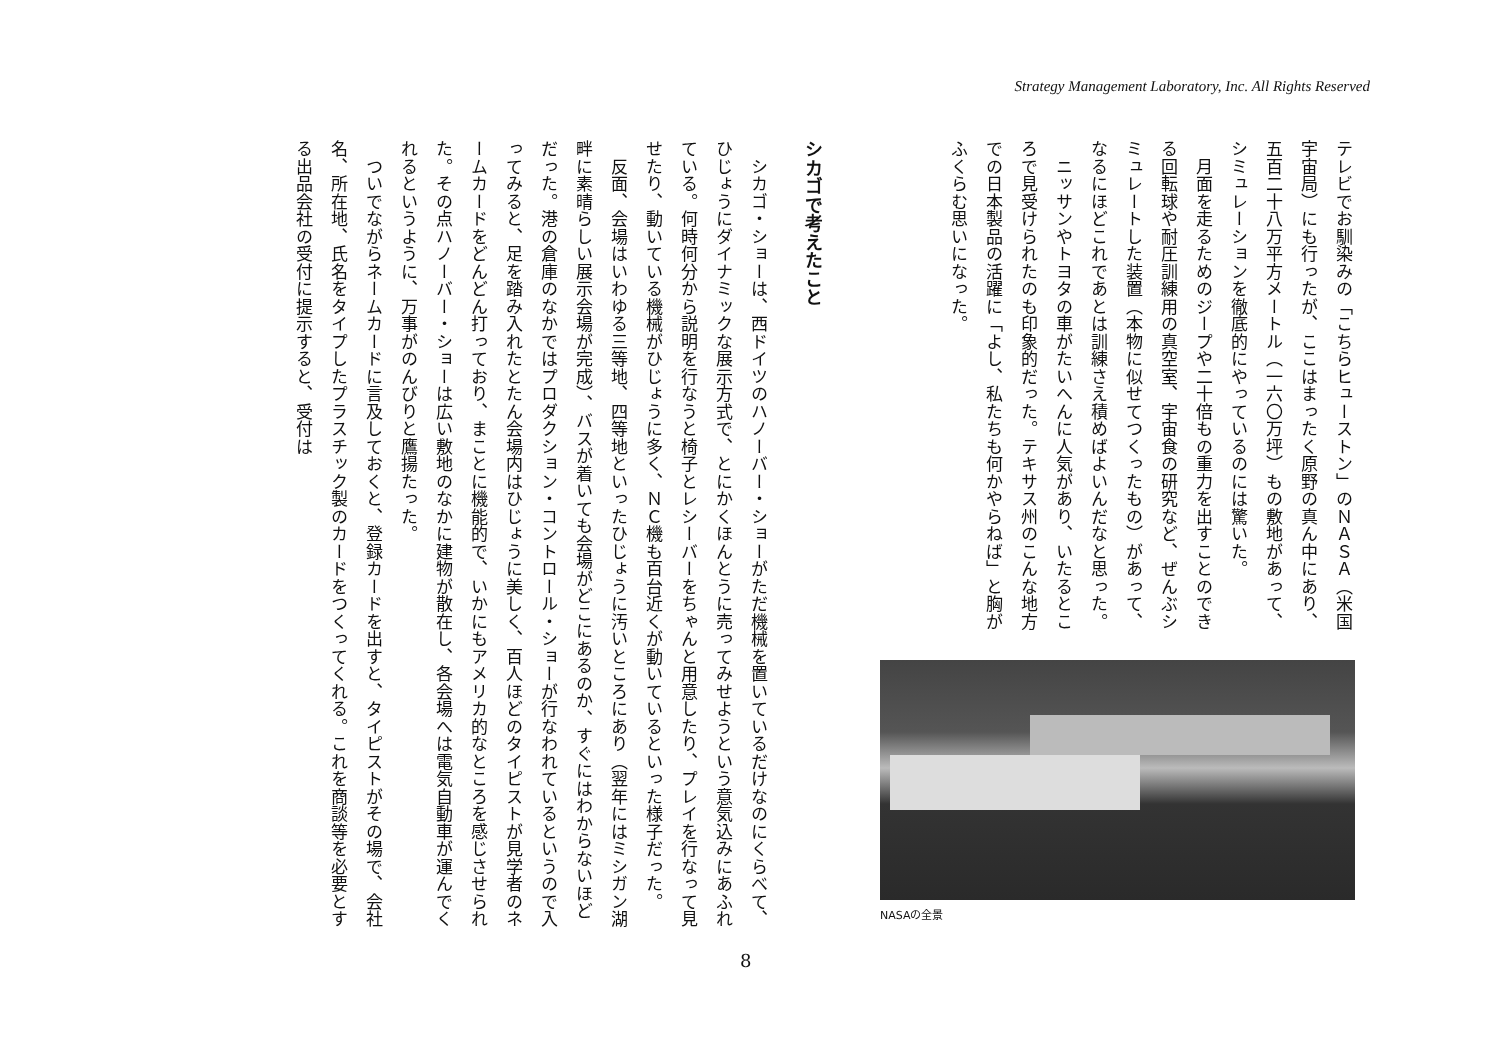Strategy Management Laboratory, Inc. All Rights Reserved
テレビでお馴染みの「こちらヒューストン」のＮＡＳＡ（米国宇宙局）にも行ったが、ここはまったく原野の真ん中にあり、五百二十八万平方メートル（一六〇万坪）もの敷地があって、シミュレーションを徹底的にやっているのには驚いた。
　月面を走るためのジープや二十倍もの重力を出すことのできる回転球や耐圧訓練用の真空室、宇宙食の研究など、ぜんぶシミュレートした装置（本物に似せてつくったもの）があって、なるにほどこれであとは訓練さえ積めばよいんだなと思った。
　ニッサンやトヨタの車がたいへんに人気があり、いたるところで見受けられたのも印象的だった。テキサス州のこんな地方での日本製品の活躍に「よし、私たちも何かやらねば」と胸がふくらむ思いになった。
NASAの全景
シカゴで考えたこと
　シカゴ・ショーは、西ドイツのハノーバー・ショーがただ機械を置いているだけなのにくらべて、ひじょうにダイナミックな展示方式で、とにかくほんとうに売ってみせようという意気込みにあふれている。何時何分から説明を行なうと椅子とレシーバーをちゃんと用意したり、プレイを行なって見せたり、動いている機械がひじょうに多く、ＮＣ機も百台近くが動いているといった様子だった。
　反面、会場はいわゆる三等地、四等地といったひじょうに汚いところにあり（翌年にはミシガン湖畔に素晴らしい展示会場が完成）、バスが着いても会場がどこにあるのか、すぐにはわからないほどだった。港の倉庫のなかではプロダクション・コントロール・ショーが行なわれているというので入ってみると、足を踏み入れたとたん会場内はひじょうに美しく、百人ほどのタイピストが見学者のネームカードをどんどん打っており、まことに機能的で、いかにもアメリカ的なところを感じさせられた。その点ハノーバー・ショーは広い敷地のなかに建物が散在し、各会場へは電気自動車が運んでくれるというように、万事がのんびりと鷹揚たった。
　ついでながらネームカードに言及しておくと、登録カードを出すと、タイピストがその場で、会社名、所在地、氏名をタイプしたプラスチック製のカードをつくってくれる。これを商談等を必要とする出品会社の受付に提示すると、受付は
8